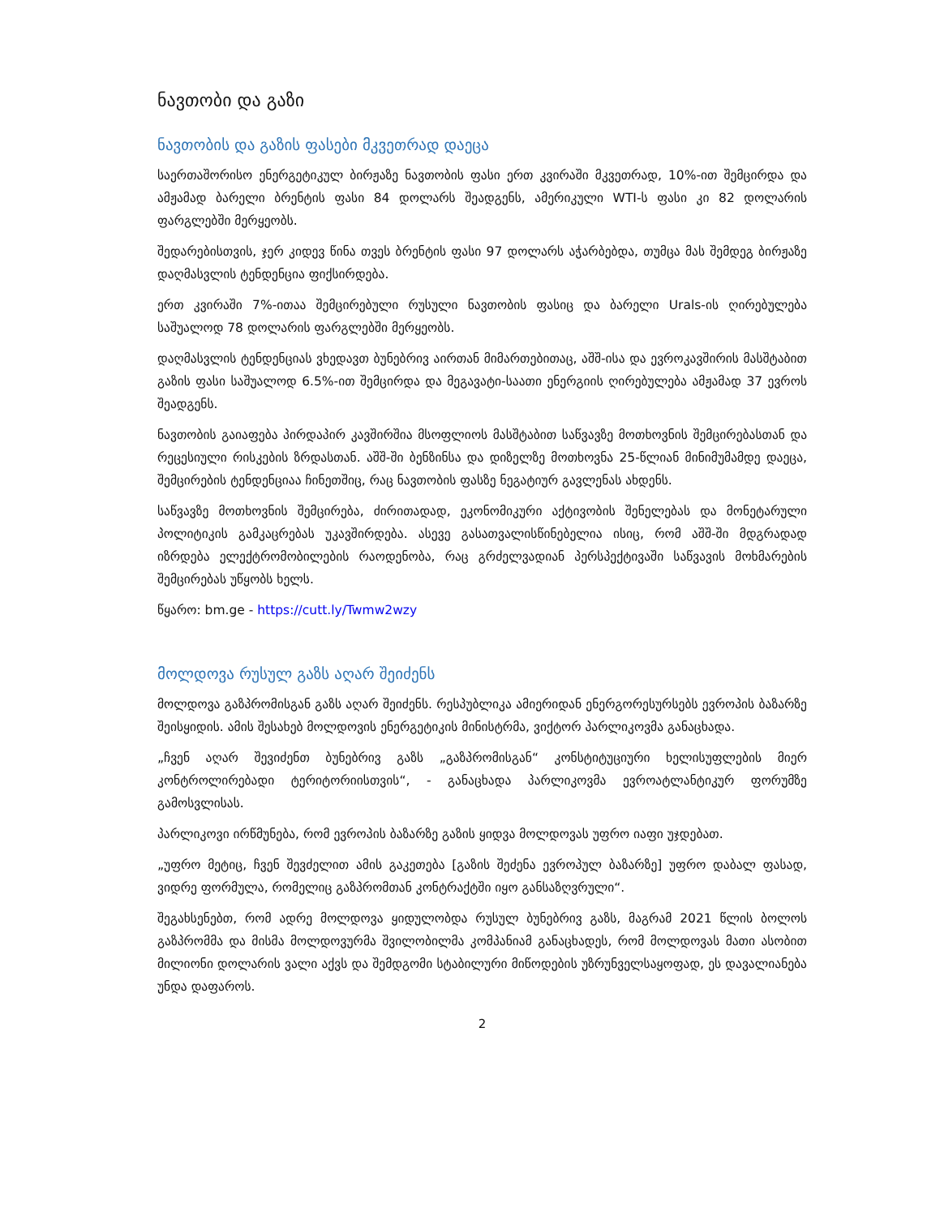ნავთობი და გაზი
ნავთობის და გაზის ფასები მკვეთრად დაეცა
საერთაშორისო ენერგეტიკულ ბირჟაზე ნავთობის ფასი ერთ კვირაში მკვეთრად, 10%-ით შემცირდა და ამჟამად ბარელი ბრენტის ფასი 84 დოლარს შეადგენს, ამერიკული WTI-ს ფასი კი 82 დოლარის ფარგლებში მერყეობს.
შედარებისთვის, ჯერ კიდევ წინა თვეს ბრენტის ფასი 97 დოლარს აჭარბებდა, თუმცა მას შემდეგ ბირჟაზე დაღმასვლის ტენდენცია ფიქსირდება.
ერთ კვირაში 7%-ითაა შემცირებული რუსული ნავთობის ფასიც და ბარელი Urals-ის ღირებულება საშუალოდ 78 დოლარის ფარგლებში მერყეობს.
დაღმასვლის ტენდენციას ვხედავთ ბუნებრივ აირთან მიმართებითაც, აშშ-ისა და ევროკავშირის მასშტაბით გაზის ფასი საშუალოდ 6.5%-ით შემცირდა და მეგავატი-საათი ენერგიის ღირებულება ამჟამად 37 ევროს შეადგენს.
ნავთობის გაიაფება პირდაპირ კავშირშია მსოფლიოს მასშტაბით საწვავზე მოთხოვნის შემცირებასთან და რეცესიული რისკების ზრდასთან. აშშ-ში ბენზინსა და დიზელზე მოთხოვნა 25-წლიან მინიმუმამდე დაეცა, შემცირების ტენდენციაა ჩინეთშიც, რაც ნავთობის ფასზე ნეგატიურ გავლენას ახდენს.
საწვავზე მოთხოვნის შემცირება, ძირითადად, ეკონომიკური აქტივობის შენელებას და მონეტარული პოლიტიკის გამკაცრებას უკავშირდება. ასევე გასათვალისწინებელია ისიც, რომ აშშ-ში მდგრადად იზრდება ელექტრომობილების რაოდენობა, რაც გრძელვადიან პერსპექტივაში საწვავის მოხმარების შემცირებას უწყობს ხელს.
წყარო: bm.ge - https://cutt.ly/Twmw2wzy
მოლდოვა რუსულ გაზს აღარ შეიძენს
მოლდოვა გაზპრომისგან გაზს აღარ შეიძენს. რესპუბლიკა ამიერიდან ენერგორესურსებს ევროპის ბაზარზე შეისყიდის. ამის შესახებ მოლდოვის ენერგეტიკის მინისტრმა, ვიქტორ პარლიკოვმა განაცხადა.
„ჩვენ აღარ შევიძენთ ბუნებრივ გაზს „გაზპრომისგან“ კონსტიტუციური ხელისუფლების მიერ კონტროლირებადი ტერიტორიისთვის“, - განაცხადა პარლიკოვმა ევროატლანტიკურ ფორუმზე გამოსვლისას.
პარლიკოვი ირწმუნება, რომ ევროპის ბაზარზე გაზის ყიდვა მოლდოვას უფრო იაფი უჯდებათ.
„უფრო მეტიც, ჩვენ შევძელით ამის გაკეთება [გაზის შეძენა ევროპულ ბაზარზე] უფრო დაბალ ფასად, ვიდრე ფორმულა, რომელიც გაზპრომთან კონტრაქტში იყო განსაზღვრული“.
შეგახსენებთ, რომ ადრე მოლდოვა ყიდულობდა რუსულ ბუნებრივ გაზს, მაგრამ 2021 წლის ბოლოს გაზპრომმა და მისმა მოლდოვურმა შვილობილმა კომპანიამ განაცხადეს, რომ მოლდოვას მათი ასობით მილიონი დოლარის ვალი აქვს და შემდგომი სტაბილური მიწოდების უზრუნველსაყოფად, ეს დავალიანება უნდა დაფაროს.
2